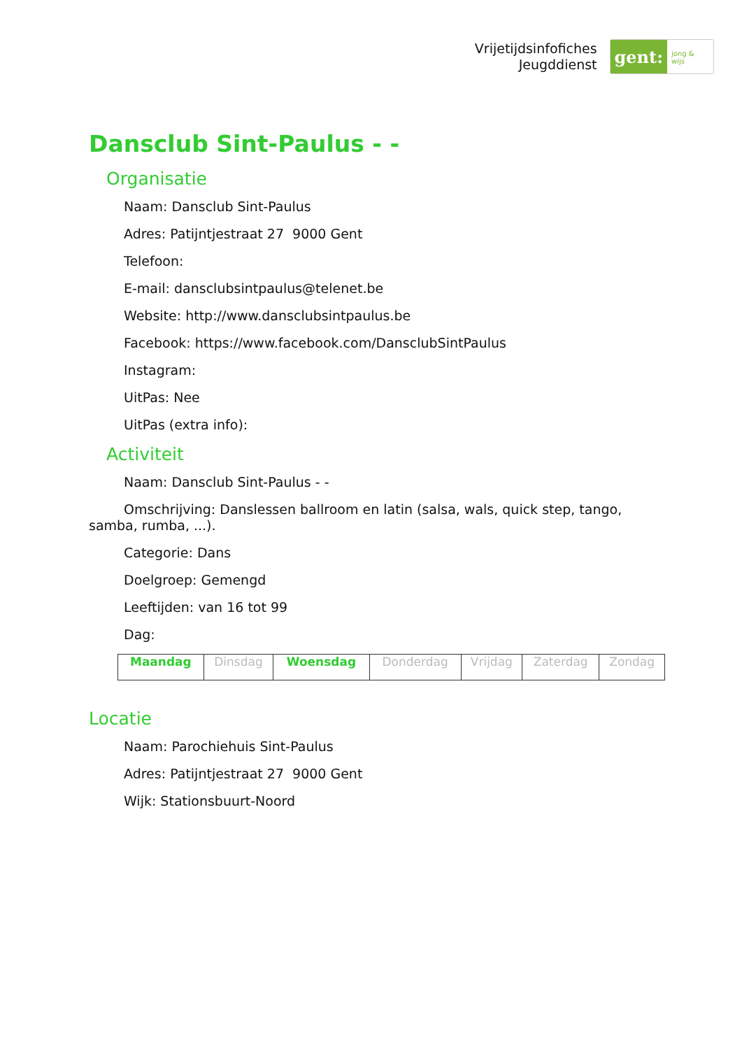Vrijetijdsinfofiches
Jeugddienst
gent:
jong & wijs
Dansclub Sint-Paulus - -
Organisatie
Naam: Dansclub Sint-Paulus
Adres: Patijntjestraat 27 9000 Gent
Telefoon:
E-mail: dansclubsintpaulus@telenet.be
Website: http://www.dansclubsintpaulus.be
Facebook: https://www.facebook.com/DansclubSintPaulus
Instagram:
UitPas: Nee
UitPas (extra info):
Activiteit
Naam: Dansclub Sint-Paulus - -
Omschrijving: Danslessen ballroom en latin (salsa, wals, quick step, tango, samba, rumba, ...).
Categorie: Dans
Doelgroep: Gemengd
Leeftijden: van 16 tot 99
Dag:
| Maandag | Dinsdag | Woensdag | Donderdag | Vrijdag | Zaterdag | Zondag |
Locatie
Naam: Parochiehuis Sint-Paulus
Adres: Patijntjestraat 27 9000 Gent
Wijk: Stationsbuurt-Noord